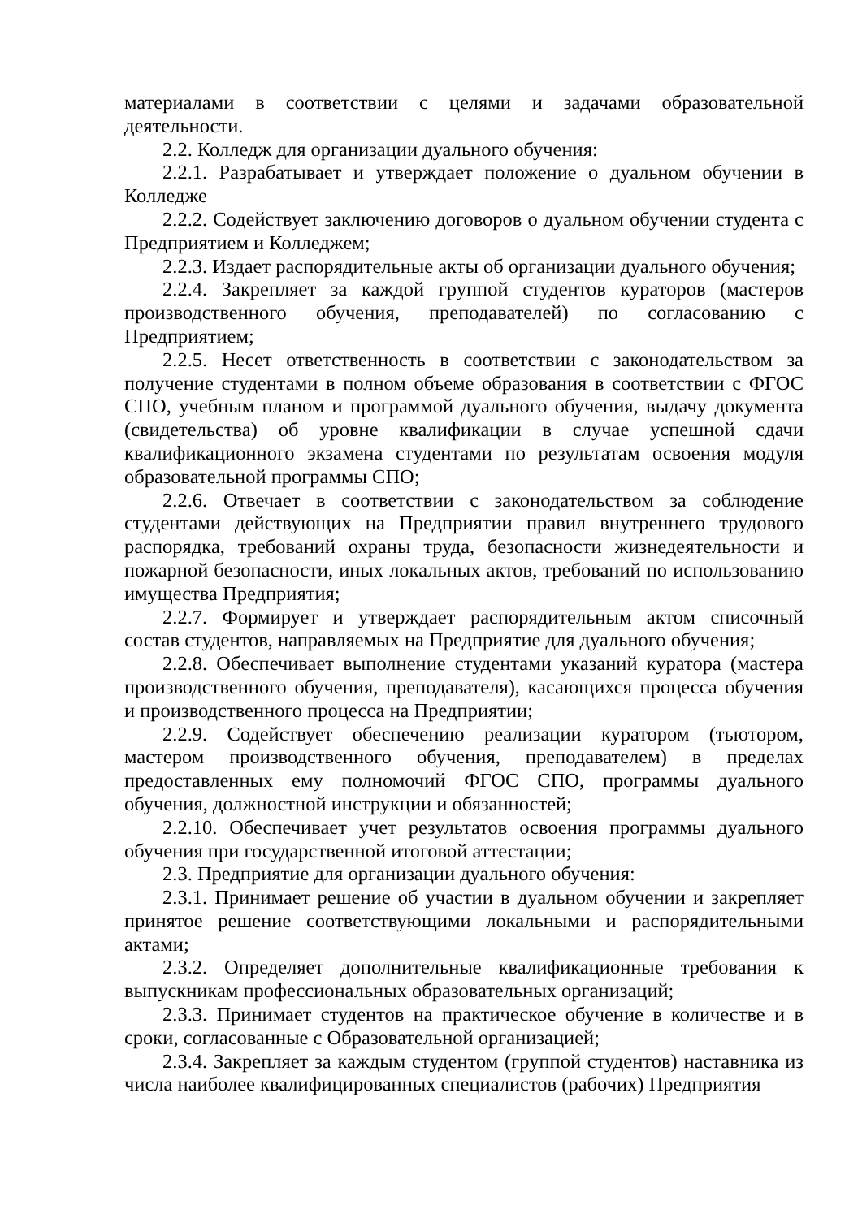материалами в соответствии с целями и задачами образовательной деятельности.
2.2. Колледж для организации дуального обучения:
2.2.1. Разрабатывает и утверждает положение о дуальном обучении в Колледже
2.2.2. Содействует заключению договоров о дуальном обучении студента с Предприятием и Колледжем;
2.2.3. Издает распорядительные акты об организации дуального обучения;
2.2.4. Закрепляет за каждой группой студентов кураторов (мастеров производственного обучения, преподавателей) по согласованию с Предприятием;
2.2.5. Несет ответственность в соответствии с законодательством за получение студентами в полном объеме образования в соответствии с ФГОС СПО, учебным планом и программой дуального обучения, выдачу документа (свидетельства) об уровне квалификации в случае успешной сдачи квалификационного экзамена студентами по результатам освоения модуля образовательной программы СПО;
2.2.6. Отвечает в соответствии с законодательством за соблюдение студентами действующих на Предприятии правил внутреннего трудового распорядка, требований охраны труда, безопасности жизнедеятельности и пожарной безопасности, иных локальных актов, требований по использованию имущества Предприятия;
2.2.7. Формирует и утверждает распорядительным актом списочный состав студентов, направляемых на Предприятие для дуального обучения;
2.2.8. Обеспечивает выполнение студентами указаний куратора (мастера производственного обучения, преподавателя), касающихся процесса обучения и производственного процесса на Предприятии;
2.2.9. Содействует обеспечению реализации куратором (тьютором, мастером производственного обучения, преподавателем) в пределах предоставленных ему полномочий ФГОС СПО, программы дуального обучения, должностной инструкции и обязанностей;
2.2.10. Обеспечивает учет результатов освоения программы дуального обучения при государственной итоговой аттестации;
2.3. Предприятие для организации дуального обучения:
2.3.1. Принимает решение об участии в дуальном обучении и закрепляет принятое решение соответствующими локальными и распорядительными актами;
2.3.2. Определяет дополнительные квалификационные требования к выпускникам профессиональных образовательных организаций;
2.3.3. Принимает студентов на практическое обучение в количестве и в сроки, согласованные с Образовательной организацией;
2.3.4. Закрепляет за каждым студентом (группой студентов) наставника из числа наиболее квалифицированных специалистов (рабочих) Предприятия